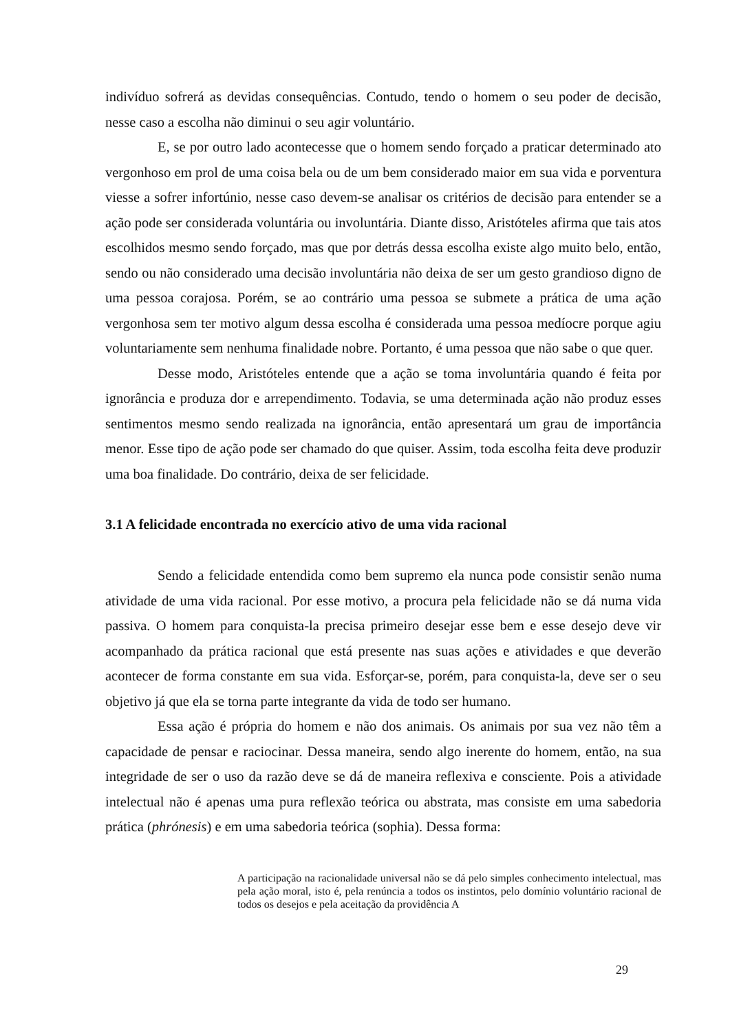indivíduo sofrerá as devidas consequências. Contudo, tendo o homem o seu poder de decisão, nesse caso a escolha não diminui o seu agir voluntário.
E, se por outro lado acontecesse que o homem sendo forçado a praticar determinado ato vergonhoso em prol de uma coisa bela ou de um bem considerado maior em sua vida e porventura viesse a sofrer infortúnio, nesse caso devem-se analisar os critérios de decisão para entender se a ação pode ser considerada voluntária ou involuntária. Diante disso, Aristóteles afirma que tais atos escolhidos mesmo sendo forçado, mas que por detrás dessa escolha existe algo muito belo, então, sendo ou não considerado uma decisão involuntária não deixa de ser um gesto grandioso digno de uma pessoa corajosa. Porém, se ao contrário uma pessoa se submete a prática de uma ação vergonhosa sem ter motivo algum dessa escolha é considerada uma pessoa medíocre porque agiu voluntariamente sem nenhuma finalidade nobre. Portanto, é uma pessoa que não sabe o que quer.
Desse modo, Aristóteles entende que a ação se toma involuntária quando é feita por ignorância e produza dor e arrependimento. Todavia, se uma determinada ação não produz esses sentimentos mesmo sendo realizada na ignorância, então apresentará um grau de importância menor. Esse tipo de ação pode ser chamado do que quiser. Assim, toda escolha feita deve produzir uma boa finalidade. Do contrário, deixa de ser felicidade.
3.1 A felicidade encontrada no exercício ativo de uma vida racional
Sendo a felicidade entendida como bem supremo ela nunca pode consistir senão numa atividade de uma vida racional. Por esse motivo, a procura pela felicidade não se dá numa vida passiva. O homem para conquista-la precisa primeiro desejar esse bem e esse desejo deve vir acompanhado da prática racional que está presente nas suas ações e atividades e que deverão acontecer de forma constante em sua vida. Esforçar-se, porém, para conquista-la, deve ser o seu objetivo já que ela se torna parte integrante da vida de todo ser humano.
Essa ação é própria do homem e não dos animais. Os animais por sua vez não têm a capacidade de pensar e raciocinar. Dessa maneira, sendo algo inerente do homem, então, na sua integridade de ser o uso da razão deve se dá de maneira reflexiva e consciente. Pois a atividade intelectual não é apenas uma pura reflexão teórica ou abstrata, mas consiste em uma sabedoria prática (phrónesis) e em uma sabedoria teórica (sophia). Dessa forma:
A participação na racionalidade universal não se dá pelo simples conhecimento intelectual, mas pela ação moral, isto é, pela renúncia a todos os instintos, pelo domínio voluntário racional de todos os desejos e pela aceitação da providência A
29